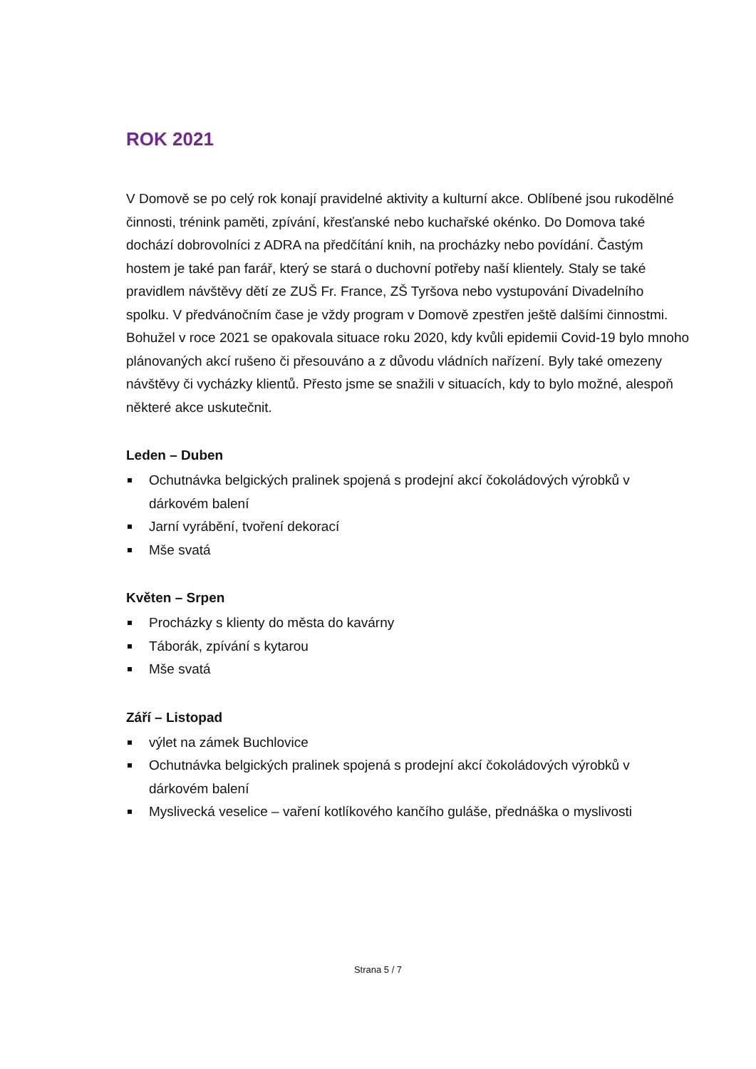ROK 2021
V Domově se po celý rok konají pravidelné aktivity a kulturní akce. Oblíbené jsou rukodělné činnosti, trénink paměti, zpívání, křesťanské nebo kuchařské okénko. Do Domova také dochází dobrovolníci z ADRA na předčítání knih, na procházky nebo povídání. Častým hostem je také pan farář, který se stará o duchovní potřeby naší klientely. Staly se také pravidlem návštěvy dětí ze ZUŠ Fr. France, ZŠ Tyršova nebo vystupování Divadelního spolku. V předvánočním čase je vždy program v Domově zpestřen ještě dalšími činnostmi.
Bohužel v roce 2021 se opakovala situace roku 2020, kdy kvůli epidemii Covid-19 bylo mnoho plánovaných akcí rušeno či přesouváno a z důvodu vládních nařízení. Byly také omezeny návštěvy či vycházky klientů. Přesto jsme se snažili v situacích, kdy to bylo možné, alespoň některé akce uskutečnit.
Leden – Duben
Ochutnávka belgických pralinek spojená s prodejní akcí čokoládových výrobků v dárkovém balení
Jarní vyrábění, tvoření dekorací
Mše svatá
Květen – Srpen
Procházky s klienty do města do kavárny
Táborák, zpívání s kytarou
Mše svatá
Září – Listopad
výlet na zámek Buchlovice
Ochutnávka belgických pralinek spojená s prodejní akcí čokoládových výrobků v dárkovém balení
Myslivecká veselice – vaření kotlíkového kančího guláše, přednáška o myslivosti
Strana 5 / 7